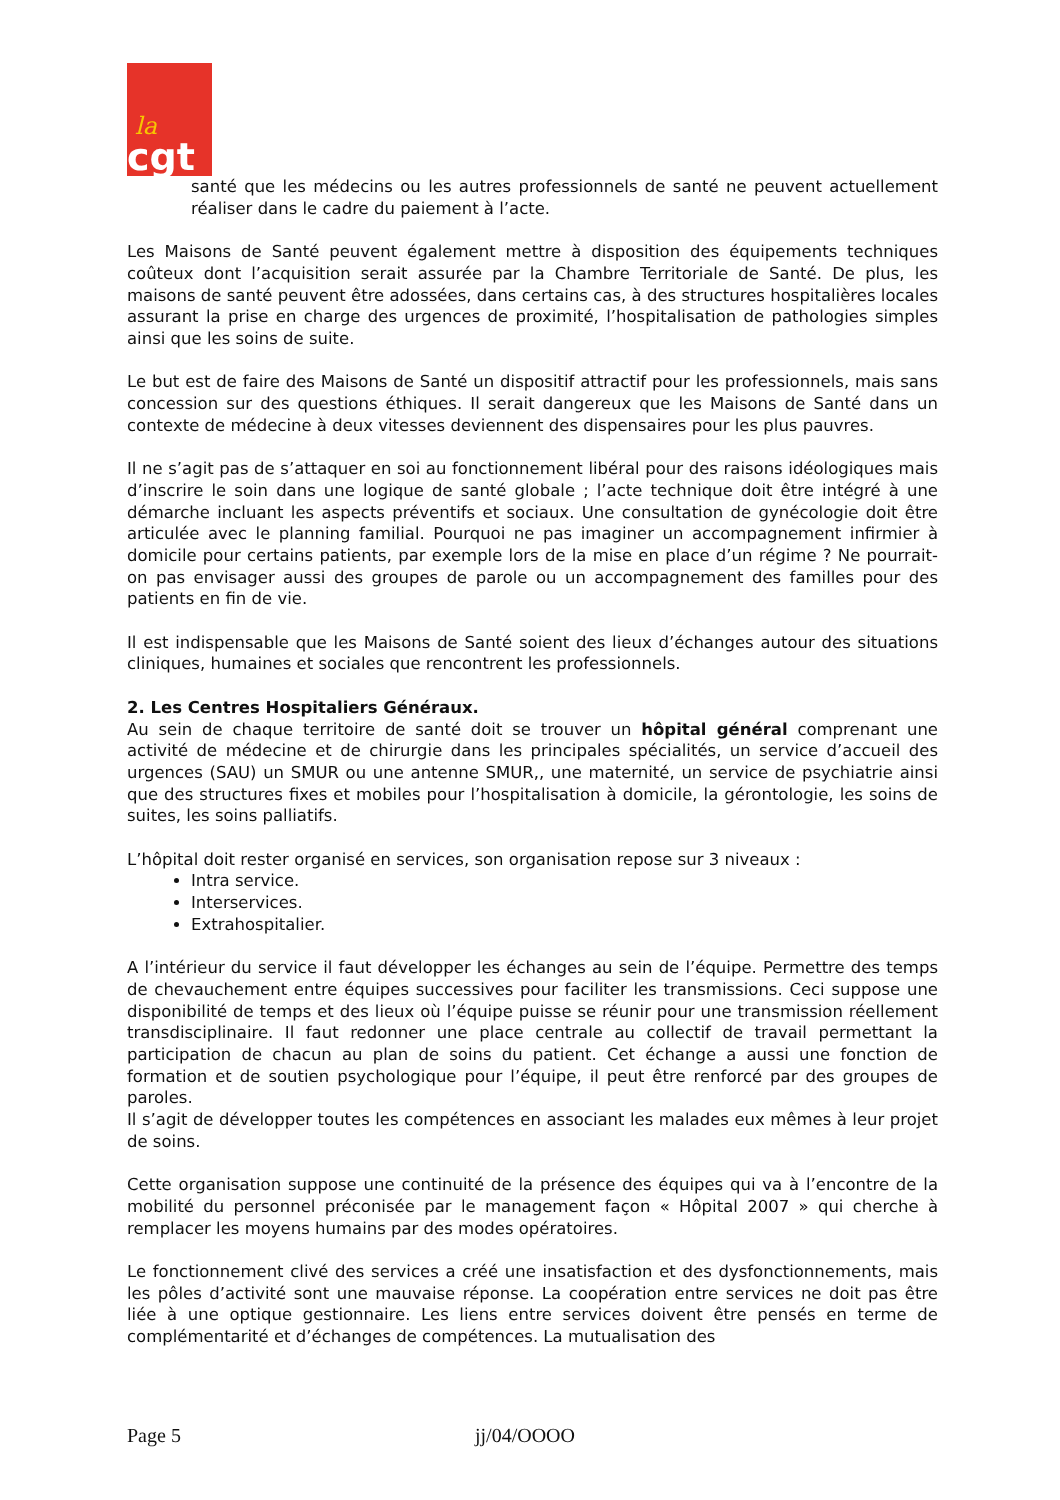la
cgt
santé que les médecins ou les autres professionnels de santé ne peuvent actuellement réaliser dans le cadre du paiement à l’acte.
Les Maisons de Santé peuvent également mettre à disposition des équipements techniques coûteux dont l’acquisition serait assurée par la Chambre Territoriale de Santé. De plus, les maisons de santé peuvent être adossées, dans certains cas, à des structures hospitalières locales assurant la prise en charge des urgences de proximité, l’hospitalisation de pathologies simples ainsi que les soins de suite.
Le but est de faire des Maisons de Santé un dispositif attractif pour les professionnels, mais sans concession sur des questions éthiques. Il serait dangereux que les Maisons de Santé dans un contexte de médecine à deux vitesses deviennent des dispensaires pour les plus pauvres.
Il ne s’agit pas de s’attaquer en soi au fonctionnement libéral pour des raisons idéologiques mais d’inscrire le soin dans une logique de santé globale ; l’acte technique doit être intégré à une démarche incluant les aspects préventifs et sociaux. Une consultation de gynécologie doit être articulée avec le planning familial. Pourquoi ne pas imaginer un accompagnement infirmier à domicile pour certains patients, par exemple lors de la mise en place d’un régime ? Ne pourrait-on pas envisager aussi des groupes de parole ou un accompagnement des familles pour des patients en fin de vie.
Il est indispensable que les Maisons de Santé soient des lieux d’échanges autour des situations cliniques, humaines et sociales que rencontrent les professionnels.
2. Les Centres Hospitaliers Généraux.
Au sein de chaque territoire de santé doit se trouver un hôpital général comprenant une activité de médecine et de chirurgie dans les principales spécialités, un service d’accueil des urgences (SAU) un SMUR ou une antenne SMUR,, une maternité, un service de psychiatrie ainsi que des structures fixes et mobiles pour l’hospitalisation à domicile, la gérontologie, les soins de suites, les soins palliatifs.
L’hôpital doit rester organisé en services, son organisation repose sur 3 niveaux :
Intra service.
Interservices.
Extrahospitalier.
A l’intérieur du service il faut développer les échanges au sein de l’équipe. Permettre des temps de chevauchement entre équipes successives pour faciliter les transmissions. Ceci suppose une disponibilité de temps et des lieux où l’équipe puisse se réunir pour une transmission réellement transdisciplinaire. Il faut redonner une place centrale au collectif de travail permettant la participation de chacun au plan de soins du patient. Cet échange a aussi une fonction de formation et de soutien psychologique pour l’équipe, il peut être renforcé par des groupes de paroles.
Il s’agit de développer toutes les compétences en associant les malades eux mêmes à leur projet de soins.
Cette organisation suppose une continuité de la présence des équipes qui va à l’encontre de la mobilité du personnel préconisée par le management façon « Hôpital 2007 » qui cherche à remplacer les moyens humains par des modes opératoires.
Le fonctionnement clivé des services a créé une insatisfaction et des dysfonctionnements, mais les pôles d’activité sont une mauvaise réponse. La coopération entre services ne doit pas être liée à une optique gestionnaire. Les liens entre services doivent être pensés en terme de complémentarité et d’échanges de compétences. La mutualisation des
Page 5 jj/04/OOOO